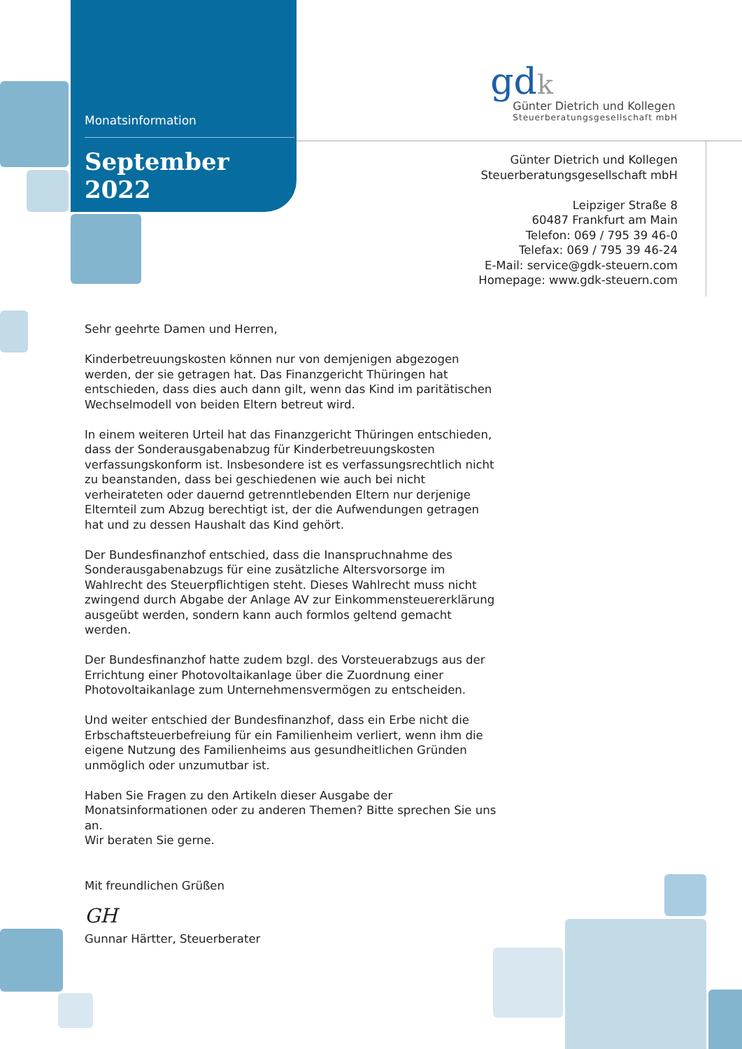Monatsinformation
September 2022
gdk
Günter Dietrich und Kollegen
Steuerberatungsgesellschaft mbH
Günter Dietrich und Kollegen
Steuerberatungsgesellschaft mbH
Leipziger Straße 8
60487 Frankfurt am Main
Telefon: 069 / 795 39 46-0
Telefax: 069 / 795 39 46-24
E-Mail: service@gdk-steuern.com
Homepage: www.gdk-steuern.com
Sehr geehrte Damen und Herren,
Kinderbetreuungskosten können nur von demjenigen abgezogen werden, der sie getragen hat. Das Finanzgericht Thüringen hat entschieden, dass dies auch dann gilt, wenn das Kind im paritätischen Wechselmodell von beiden Eltern betreut wird.
In einem weiteren Urteil hat das Finanzgericht Thüringen entschieden, dass der Sonderausgabenabzug für Kinderbetreuungskosten verfassungskonform ist. Insbesondere ist es verfassungsrechtlich nicht zu beanstanden, dass bei geschiedenen wie auch bei nicht verheirateten oder dauernd getrenntlebenden Eltern nur derjenige Elternteil zum Abzug berechtigt ist, der die Aufwendungen getragen hat und zu dessen Haushalt das Kind gehört.
Der Bundesfinanzhof entschied, dass die Inanspruchnahme des Sonderausgabenabzugs für eine zusätzliche Altersvorsorge im Wahlrecht des Steuerpflichtigen steht. Dieses Wahlrecht muss nicht zwingend durch Abgabe der Anlage AV zur Einkommensteuererklärung ausgeübt werden, sondern kann auch formlos geltend gemacht werden.
Der Bundesfinanzhof hatte zudem bzgl. des Vorsteuerabzugs aus der Errichtung einer Photovoltaikanlage über die Zuordnung einer Photovoltaikanlage zum Unternehmensvermögen zu entscheiden.
Und weiter entschied der Bundesfinanzhof, dass ein Erbe nicht die Erbschaftsteuerbefreiung für ein Familienheim verliert, wenn ihm die eigene Nutzung des Familienheims aus gesundheitlichen Gründen unmöglich oder unzumutbar ist.
Haben Sie Fragen zu den Artikeln dieser Ausgabe der Monatsinformationen oder zu anderen Themen? Bitte sprechen Sie uns an.
Wir beraten Sie gerne.
Mit freundlichen Grüßen
GH
Gunnar Härtter, Steuerberater